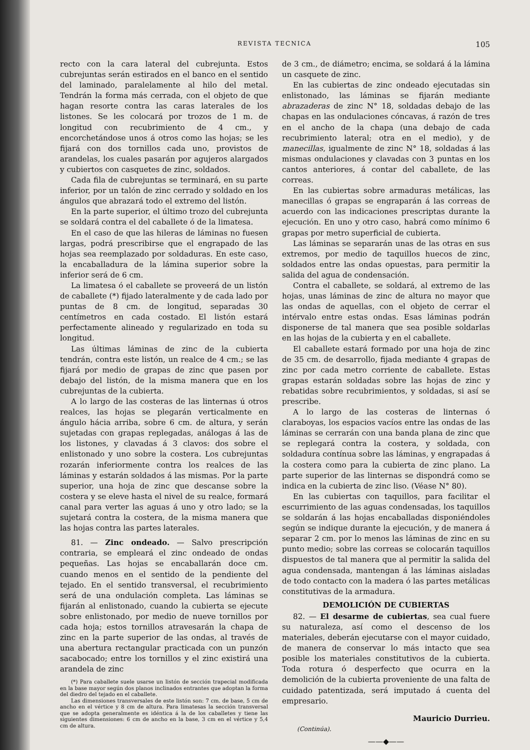REVISTA TECNICA 105
recto con la cara lateral del cubrejunta. Estos cubrejuntas serán estirados en el banco en el sentido del laminado, paralelamente al hilo del metal. Tendrán la forma más cerrada, con el objeto de que hagan resorte contra las caras laterales de los listones. Se les colocará por trozos de 1 m. de longitud con recubrimiento de 4 cm., y encorchetándose unos á otros como las hojas; se les fijará con dos tornillos cada uno, provistos de arandelas, los cuales pasarán por agujeros alargados y cubiertos con casquetes de zinc, soldados.
Cada fila de cubrejuntas se terminará, en su parte inferior, por un talón de zinc cerrado y soldado en los ángulos que abrazará todo el extremo del listón.
En la parte superior, el último trozo del cubrejunta se soldará contra el del caballete ó de la limatesa.
En el caso de que las hileras de láminas no fuesen largas, podrá prescribirse que el engrapado de las hojas sea reemplazado por soldaduras. En este caso, la encaballadura de la lámina superior sobre la inferior será de 6 cm.
La limatesa ó el caballete se proveerá de un listón de caballete (*) fijado lateralmente y de cada lado por puntas de 8 cm. de longitud, separadas 30 centímetros en cada costado. El listón estará perfectamente alineado y regularizado en toda su longitud.
Las últimas láminas de zinc de la cubierta tendrán, contra este listón, un realce de 4 cm.; se las fijará por medio de grapas de zinc que pasen por debajo del listón, de la misma manera que en los cubrejuntas de la cubierta.
A lo largo de las costeras de las linternas ú otros realces, las hojas se plegarán verticalmente en ángulo hácia arriba, sobre 6 cm. de altura, y serán sujetadas con grapas replegadas, análogas á las de los listones, y clavadas á 3 clavos: dos sobre el enlistonado y uno sobre la costera. Los cubrejuntas rozarán inferiormente contra los realces de las láminas y estarán soldados á las mismas. Por la parte superior, una hoja de zinc que descanse sobre la costera y se eleve hasta el nivel de su realce, formará canal para verter las aguas á uno y otro lado; se la sujetará contra la costera, de la misma manera que las hojas contra las partes laterales.
81. — Zinc ondeado. — Salvo prescripción contraria, se empleará el zinc ondeado de ondas pequeñas. Las hojas se encaballarán doce cm. cuando menos en el sentido de la pendiente del tejado. En el sentido transversal, el recubrimiento será de una ondulación completa. Las láminas se fijarán al enlistonado, cuando la cubierta se ejecute sobre enlistonado, por medio de nueve tornillos por cada hoja; estos tornillos atravesarán la chapa de zinc en la parte superior de las ondas, al través de una abertura rectangular practicada con un punzón sacabocado; entre los tornillos y el zinc existirá una arandela de zinc
(*) Para caballete suele usarse un listón de sección trapecial modificada en la base mayor según dos planos inclinados entrantes que adoptan la forma del diedro del tejado en el caballete.
Las dimensiones transversales de este listón son: 7 cm. de base, 5 cm de ancho en el vértice y 8 cm de altura. Para limatesas la sección transversal que se adopta generalmente es idéntica á la de los caballetes y tiene las siguientes dimensiones: 6 cm de ancho en la base, 3 cm en el vértice y 5,4 cm de altura.
de 3 cm., de diámetro; encima, se soldará á la lámina un casquete de zinc.
En las cubiertas de zinc ondeado ejecutadas sin enlistonado, las láminas se fijarán mediante abrazaderas de zinc N° 18, soldadas debajo de las chapas en las ondulaciones cóncavas, á razón de tres en el ancho de la chapa (una debajo de cada recubrimiento lateral; otra en el medio), y de manecillas, igualmente de zinc N° 18, soldadas á las mismas ondulaciones y clavadas con 3 puntas en los cantos anteriores, á contar del caballete, de las correas.
En las cubiertas sobre armaduras metálicas, las manecillas ó grapas se engraparán á las correas de acuerdo con las indicaciones prescriptas durante la ejecución. En uno y otro caso, habrá como mínimo 6 grapas por metro superficial de cubierta.
Las láminas se separarán unas de las otras en sus extremos, por medio de taquillos huecos de zinc, soldados entre las ondas opuestas, para permitir la salida del agua de condensación.
Contra el caballete, se soldará, al extremo de las hojas, unas láminas de zinc de altura no mayor que las ondas de aquellas, con el objeto de cerrar el intérvalo entre estas ondas. Esas láminas podrán disponerse de tal manera que sea posible soldarlas en las hojas de la cubierta y en el caballete.
El caballete estará formado por una hoja de zinc de 35 cm. de desarrollo, fijada mediante 4 grapas de zinc por cada metro corriente de caballete. Estas grapas estarán soldadas sobre las hojas de zinc y rebatidas sobre recubrimientos, y soldadas, si así se prescribe.
A lo largo de las costeras de linternas ó claraboyas, los espacios vacíos entre las ondas de las láminas se cerrarán con una banda plana de zinc que se replegará contra la costera, y soldada, con soldadura contínua sobre las láminas, y engrapadas á la costera como para la cubierta de zinc plano. La parte superior de las linternas se dispondrá como se indica en la cubierta de zinc liso. (Véase N° 80).
En las cubiertas con taquillos, para facilitar el escurrimiento de las aguas condensadas, los taquillos se soldarán á las hojas encaballadas disponiéndoles según se indique durante la ejecución, y de manera á separar 2 cm. por lo menos las láminas de zinc en su punto medio; sobre las correas se colocarán taquillos dispuestos de tal manera que al permitir la salida del agua condensada, mantengan á las láminas aisladas de todo contacto con la madera ó las partes metálicas constitutivas de la armadura.
DEMOLICIÓN DE CUBIERTAS
82. — El desarme de cubiertas, sea cual fuere su naturaleza, así como el descenso de los materiales, deberán ejecutarse con el mayor cuidado, de manera de conservar lo más intacto que sea posible los materiales constitutivos de la cubierta. Toda rotura ó desperfecto que ocurra en la demolición de la cubierta proveniente de una falta de cuidado patentizada, será imputado á cuenta del empresario.
Mauricio Durrieu.
(Continúa).
——◆——